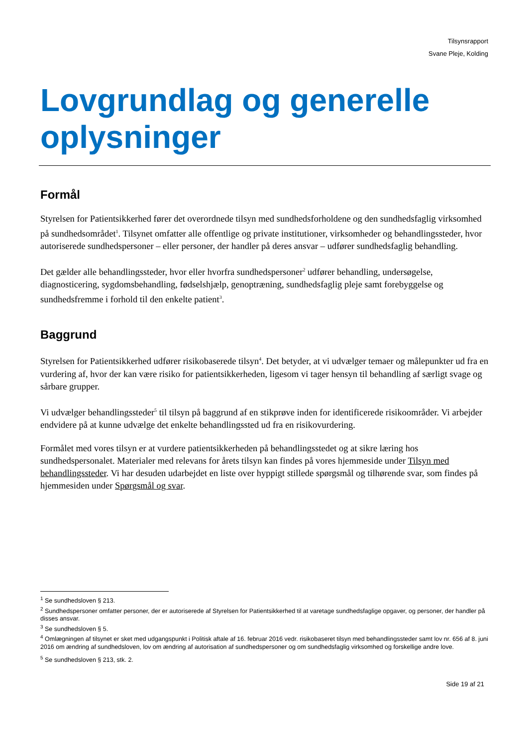Tilsynsrapport
Svane Pleje, Kolding
Lovgrundlag og generelle oplysninger
Formål
Styrelsen for Patientsikkerhed fører det overordnede tilsyn med sundhedsforholdene og den sundhedsfaglig virksomhed på sundhedsområdet<sup>1</sup>. Tilsynet omfatter alle offentlige og private institutioner, virksomheder og behandlingssteder, hvor autoriserede sundhedspersoner – eller personer, der handler på deres ansvar – udfører sundhedsfaglig behandling.
Det gælder alle behandlingssteder, hvor eller hvorfra sundhedspersoner<sup>2</sup> udfører behandling, undersøgelse, diagnosticering, sygdomsbehandling, fødselshjælp, genoptræning, sundhedsfaglig pleje samt forebyggelse og sundhedsfremme i forhold til den enkelte patient<sup>3</sup>.
Baggrund
Styrelsen for Patientsikkerhed udfører risikobaserede tilsyn<sup>4</sup>. Det betyder, at vi udvælger temaer og målepunkter ud fra en vurdering af, hvor der kan være risiko for patientsikkerheden, ligesom vi tager hensyn til behandling af særligt svage og sårbare grupper.
Vi udvælger behandlingssteder<sup>5</sup> til tilsyn på baggrund af en stikprøve inden for identificerede risikoområder. Vi arbejder endvidere på at kunne udvælge det enkelte behandlingssted ud fra en risikovurdering.
Formålet med vores tilsyn er at vurdere patientsikkerheden på behandlingsstedet og at sikre læring hos sundhedspersonalet. Materialer med relevans for årets tilsyn kan findes på vores hjemmeside under Tilsyn med behandlingssteder. Vi har desuden udarbejdet en liste over hyppigt stillede spørgsmål og tilhørende svar, som findes på hjemmesiden under Spørgsmål og svar.
<sup>1</sup> Se sundhedsloven § 213.
<sup>2</sup> Sundhedspersoner omfatter personer, der er autoriserede af Styrelsen for Patientsikkerhed til at varetage sundhedsfaglige opgaver, og personer, der handler på disses ansvar.
<sup>3</sup> Se sundhedsloven § 5.
<sup>4</sup> Omlægningen af tilsynet er sket med udgangspunkt i Politisk aftale af 16. februar 2016 vedr. risikobaseret tilsyn med behandlingssteder samt lov nr. 656 af 8. juni 2016 om ændring af sundhedsloven, lov om ændring af autorisation af sundhedspersoner og om sundhedsfaglig virksomhed og forskellige andre love.
<sup>5</sup> Se sundhedsloven § 213, stk. 2.
Side 19 af 21